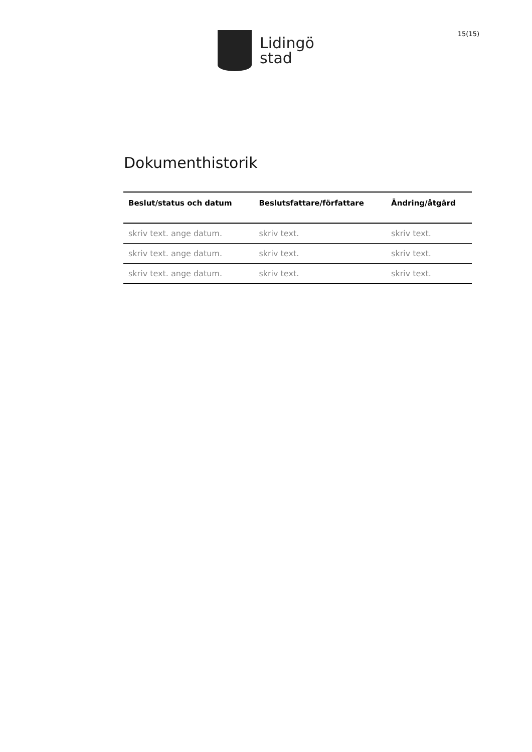Lidingö
stad
15(15)
Dokumenthistorik
| Beslut/status och datum | Beslutsfattare/författare | Ändring/åtgärd |
| --- | --- | --- |
| skriv text. ange datum. | skriv text. | skriv text. |
| skriv text. ange datum. | skriv text. | skriv text. |
| skriv text. ange datum. | skriv text. | skriv text. |